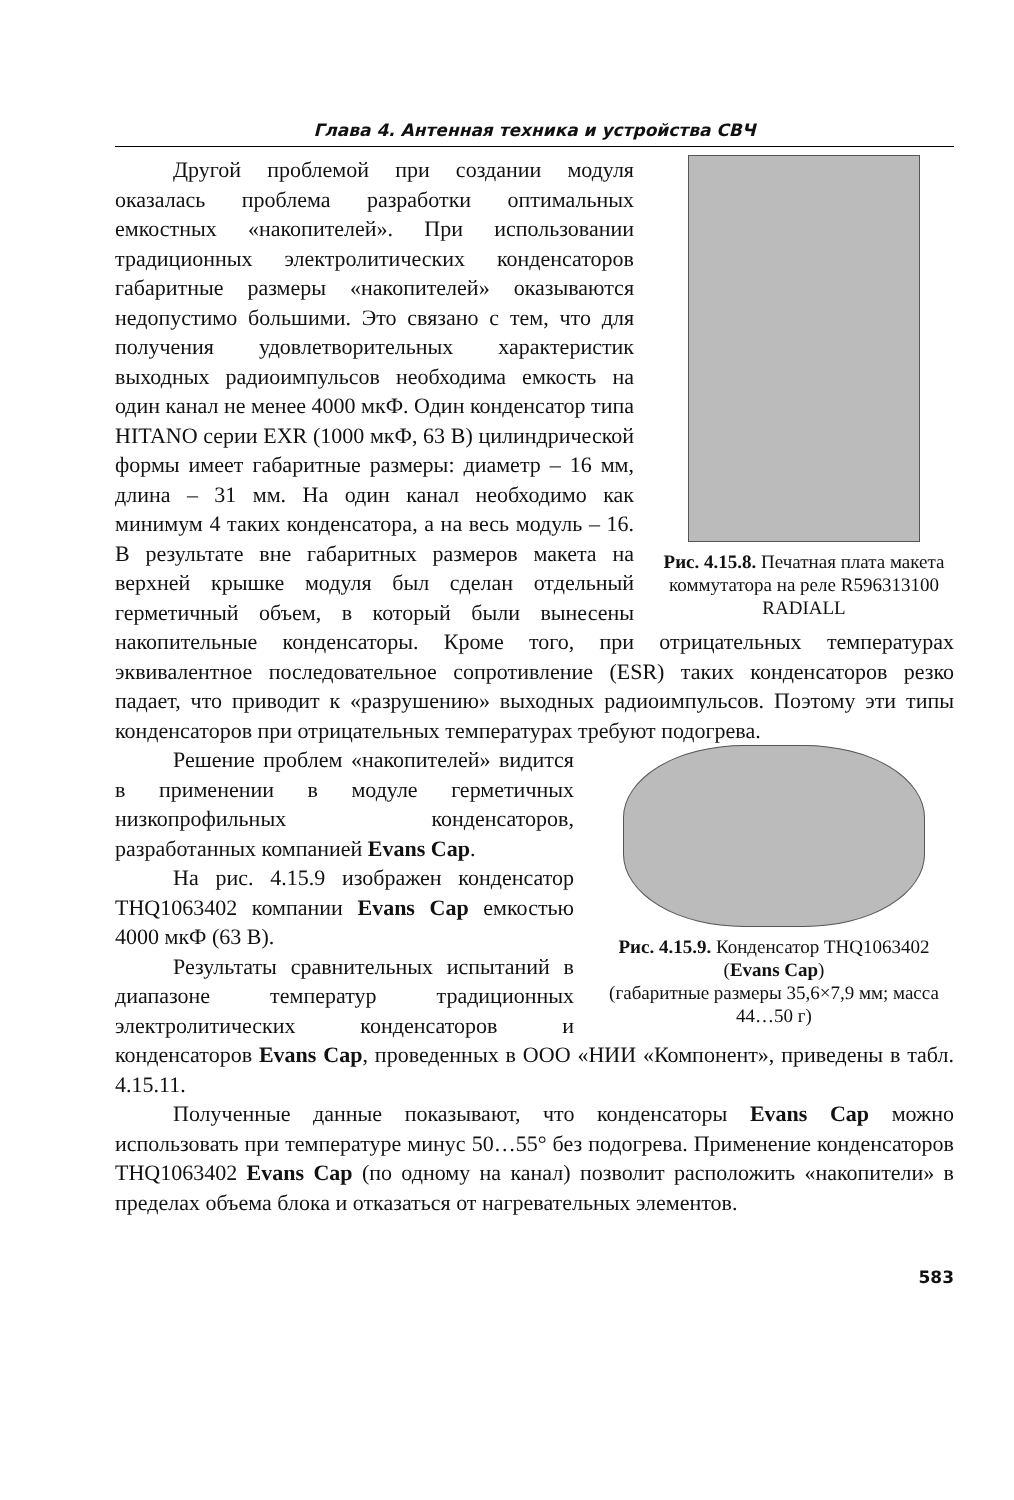Глава 4. Антенная техника и устройства СВЧ
Рис. 4.15.8. Печатная плата макета коммутатора на реле R596313100 RADIALL
Другой проблемой при создании модуля оказалась проблема разработки оптимальных емкостных «накопителей». При использовании традиционных электролитических конденсаторов габаритные размеры «накопителей» оказываются недопустимо большими. Это связано с тем, что для получения удовлетворительных характеристик выходных радиоимпульсов необходима емкость на один канал не менее 4000 мкФ. Один конденсатор типа HITANO серии EXR (1000 мкФ, 63 В) цилиндрической формы имеет габаритные размеры: диаметр – 16 мм, длина – 31 мм. На один канал необходимо как минимум 4 таких конденсатора, а на весь модуль – 16. В результате вне габаритных размеров макета на верхней крышке модуля был сделан отдельный герметичный объем, в который были вынесены накопительные конденсаторы. Кроме того, при отрицательных температурах эквивалентное последовательное сопротивление (ESR) таких конденсаторов резко падает, что приводит к «разрушению» выходных радиоимпульсов. Поэтому эти типы конденсаторов при отрицательных температурах требуют подогрева.
Рис. 4.15.9. Конденсатор THQ1063402 (Evans Cap)
(габаритные размеры 35,6×7,9 мм; масса 44…50 г)
Решение проблем «накопителей» видится в применении в модуле герметичных низкопрофильных конденсаторов, разработанных компанией Evans Cap.
На рис. 4.15.9 изображен конденсатор THQ1063402 компании Evans Cap емкостью 4000 мкФ (63 В).
Результаты сравнительных испытаний в диапазоне температур традиционных электролитических конденсаторов и конденсаторов Evans Cap, проведенных в ООО «НИИ «Компонент», приведены в табл. 4.15.11.
Полученные данные показывают, что конденсаторы Evans Cap можно использовать при температуре минус 50…55° без подогрева. Применение конденсаторов THQ1063402 Evans Cap (по одному на канал) позволит расположить «накопители» в пределах объема блока и отказаться от нагревательных элементов.
583